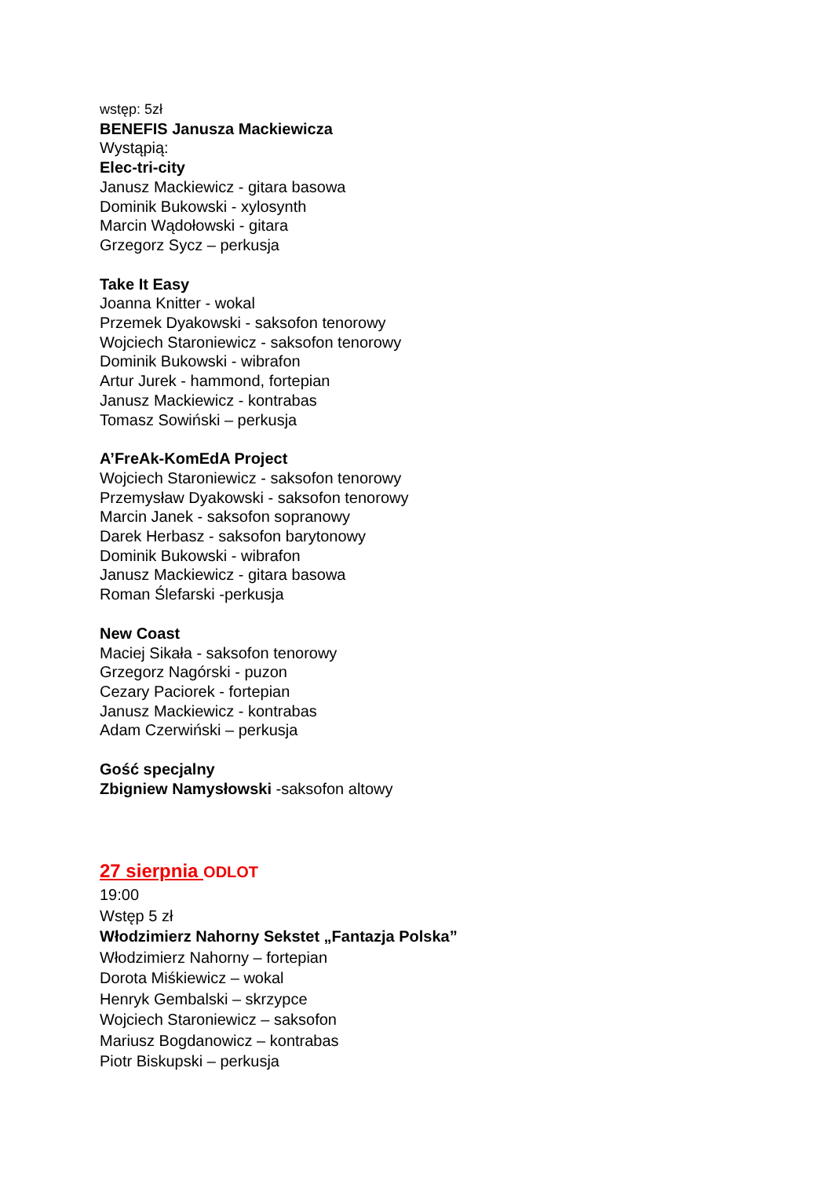wstęp: 5zł
BENEFIS Janusza Mackiewicza
Wystąpią:
Elec-tri-city
Janusz Mackiewicz - gitara basowa
Dominik Bukowski - xylosynth
Marcin Wądołowski - gitara
Grzegorz Sycz – perkusja
Take It Easy
Joanna Knitter - wokal
Przemek Dyakowski - saksofon tenorowy
Wojciech Staroniewicz - saksofon tenorowy
Dominik Bukowski - wibrafon
Artur Jurek - hammond, fortepian
Janusz Mackiewicz - kontrabas
Tomasz Sowiński – perkusja
A’FreAk-KomEdA Project
Wojciech Staroniewicz - saksofon tenorowy
Przemysław Dyakowski - saksofon tenorowy
Marcin Janek - saksofon sopranowy
Darek Herbasz - saksofon barytonowy
Dominik Bukowski - wibrafon
Janusz Mackiewicz - gitara basowa
Roman Ślefarski -perkusja
New Coast
Maciej Sikała - saksofon tenorowy
Grzegorz Nagórski - puzon
Cezary Paciorek - fortepian
Janusz Mackiewicz - kontrabas
Adam Czerwiński – perkusja
Gość specjalny
Zbigniew Namysłowski -saksofon altowy
27 sierpnia ODLOT
19:00
Wstęp 5 zł
Włodzimierz Nahorny Sekstet „Fantazja Polska”
Włodzimierz Nahorny – fortepian
Dorota Miśkiewicz – wokal
Henryk Gembalski – skrzypce
Wojciech Staroniewicz – saksofon
Mariusz Bogdanowicz – kontrabas
Piotr Biskupski – perkusja